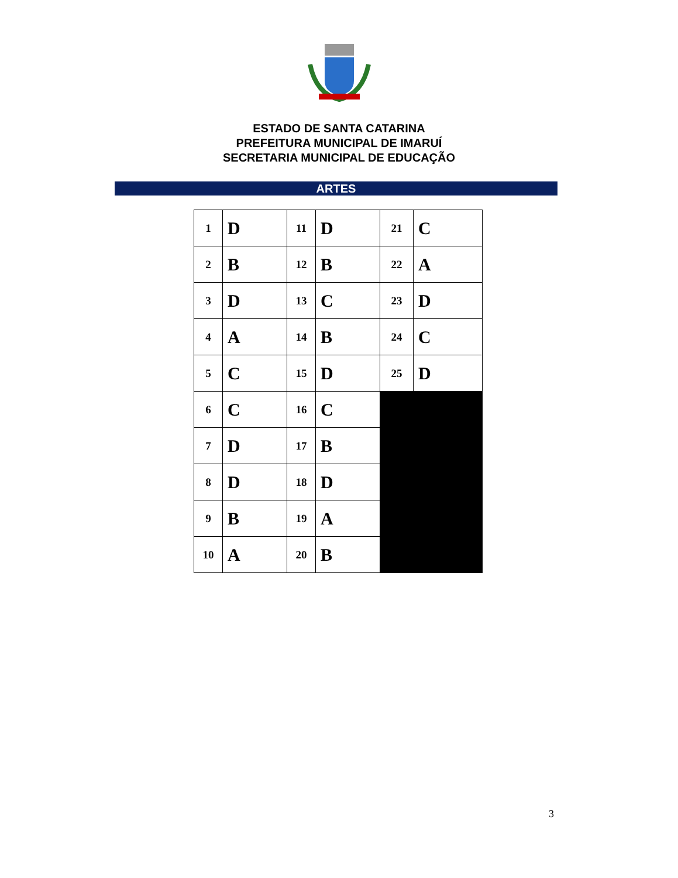ESTADO DE SANTA CATARINA
PREFEITURA MUNICIPAL DE IMARUÍ
SECRETARIA MUNICIPAL DE EDUCAÇÃO
ARTES
| 1 | D | 11 | D | 21 | C |
| 2 | B | 12 | B | 22 | A |
| 3 | D | 13 | C | 23 | D |
| 4 | A | 14 | B | 24 | C |
| 5 | C | 15 | D | 25 | D |
| 6 | C | 16 | C | | |
| 7 | D | 17 | B | | |
| 8 | D | 18 | D | | |
| 9 | B | 19 | A | | |
| 10 | A | 20 | B | | |
3